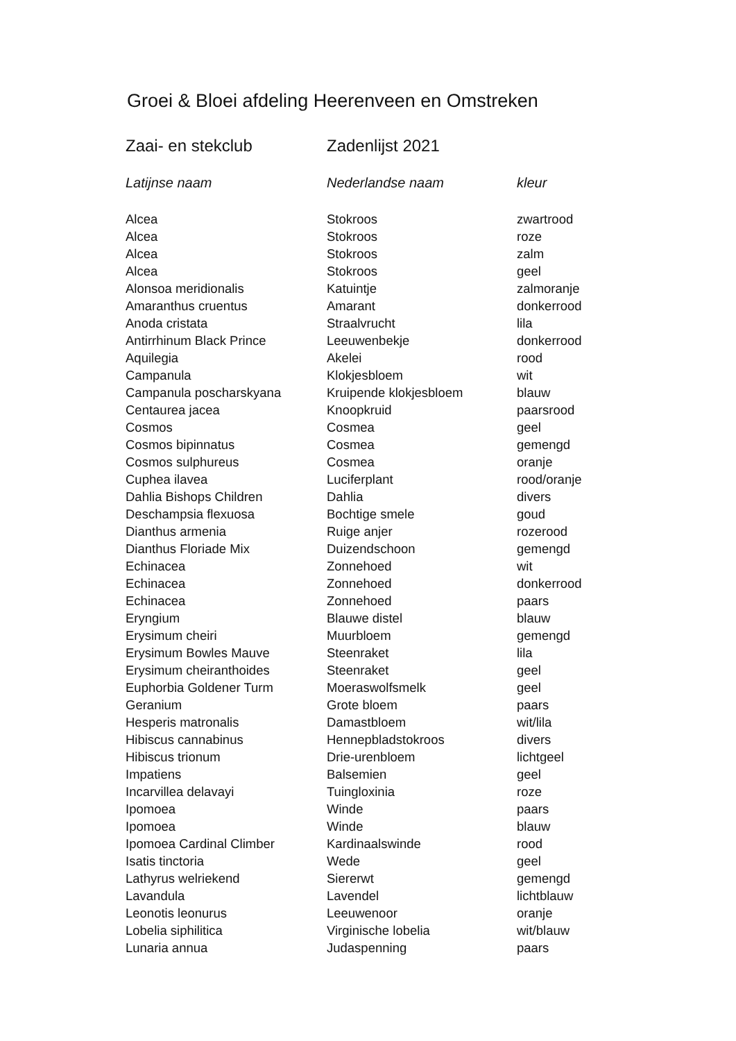Groei & Bloei afdeling Heerenveen en Omstreken
Zaai- en stekclub Zadenlijst 2021
| Latijnse naam | Nederlandse naam | kleur |
| --- | --- | --- |
| Alcea | Stokroos | zwartrood |
| Alcea | Stokroos | roze |
| Alcea | Stokroos | zalm |
| Alcea | Stokroos | geel |
| Alonsoa meridionalis | Katuintje | zalmoranje |
| Amaranthus cruentus | Amarant | donkerrood |
| Anoda cristata | Straalvrucht | lila |
| Antirrhinum Black Prince | Leeuwenbekje | donkerrood |
| Aquilegia | Akelei | rood |
| Campanula | Klokjesbloem | wit |
| Campanula poscharskyana | Kruipende klokjesbloem | blauw |
| Centaurea jacea | Knoopkruid | paarsrood |
| Cosmos | Cosmea | geel |
| Cosmos bipinnatus | Cosmea | gemengd |
| Cosmos sulphureus | Cosmea | oranje |
| Cuphea ilavea | Luciferplant | rood/oranje |
| Dahlia Bishops Children | Dahlia | divers |
| Deschampsia flexuosa | Bochtige smele | goud |
| Dianthus armenia | Ruige anjer | rozerood |
| Dianthus Floriade Mix | Duizendschoon | gemengd |
| Echinacea | Zonnehoed | wit |
| Echinacea | Zonnehoed | donkerrood |
| Echinacea | Zonnehoed | paars |
| Eryngium | Blauwe distel | blauw |
| Erysimum cheiri | Muurbloem | gemengd |
| Erysimum Bowles Mauve | Steenraket | lila |
| Erysimum cheiranthoides | Steenraket | geel |
| Euphorbia Goldener Turm | Moeraswolfsmelk | geel |
| Geranium | Grote bloem | paars |
| Hesperis matronalis | Damastbloem | wit/lila |
| Hibiscus cannabinus | Hennepbladstokroos | divers |
| Hibiscus trionum | Drie-urenbloem | lichtgeel |
| Impatiens | Balsemien | geel |
| Incarvillea delavayi | Tuingloxinia | roze |
| Ipomoea | Winde | paars |
| Ipomoea | Winde | blauw |
| Ipomoea Cardinal Climber | Kardinaalswinde | rood |
| Isatis tinctoria | Wede | geel |
| Lathyrus welriekend | Siererwt | gemengd |
| Lavandula | Lavendel | lichtblauw |
| Leonotis leonurus | Leeuwenoor | oranje |
| Lobelia siphilitica | Virginische lobelia | wit/blauw |
| Lunaria annua | Judaspenning | paars |